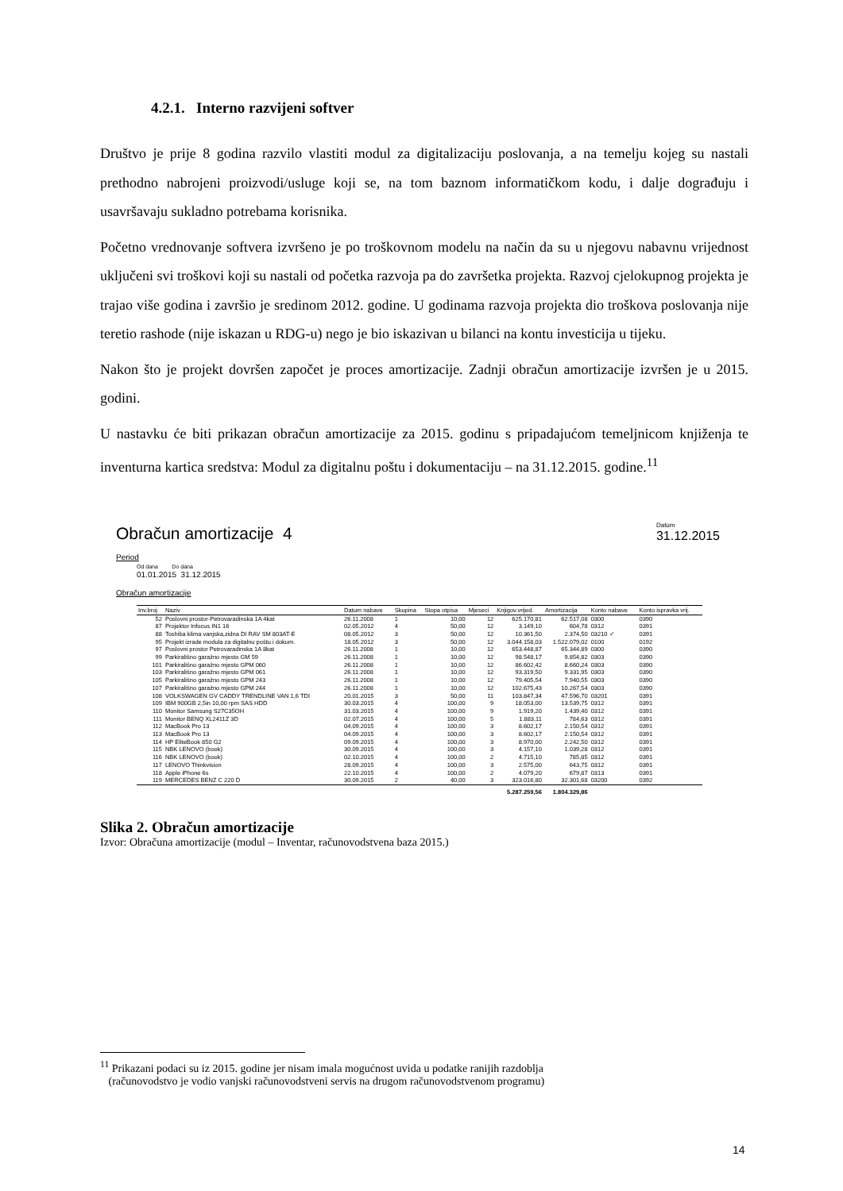4.2.1. Interno razvijeni softver
Društvo je prije 8 godina razvilo vlastiti modul za digitalizaciju poslovanja, a na temelju kojeg su nastali prethodno nabrojeni proizvodi/usluge koji se, na tom baznom informatičkom kodu, i dalje dograđuju i usavršavaju sukladno potrebama korisnika.
Početno vrednovanje softvera izvršeno je po troškovnom modelu na način da su u njegovu nabavnu vrijednost uključeni svi troškovi koji su nastali od početka razvoja pa do završetka projekta. Razvoj cjelokupnog projekta je trajao više godina i završio je sredinom 2012. godine. U godinama razvoja projekta dio troškova poslovanja nije teretio rashode (nije iskazan u RDG-u) nego je bio iskazivan u bilanci na kontu investicija u tijeku.
Nakon što je projekt dovršen započet je proces amortizacije. Zadnji obračun amortizacije izvršen je u 2015. godini.
U nastavku će biti prikazan obračun amortizacije za 2015. godinu s pripadajućom temeljnicom knjiženja te inventurna kartica sredstva: Modul za digitalnu poštu i dokumentaciju – na 31.12.2015. godine.<sup>11</sup>
Obračun amortizacije 4
Datum
31.12.2015
Period
Od dana Do dana
01.01.2015 31.12.2015
Obračun amortizacije
| Inv.broj | Naziv | Datum nabave | Skupina | Stopa otpisa | Mjeseci | Knjigov.vrijed. | Amortizacija | Konto nabave | Konto ispravka vrij. |
| --- | --- | --- | --- | --- | --- | --- | --- | --- | --- |
| 52 | Poslovni prostor-Petrovaradinska 1A 4kat | 26.11.2008 | 1 | 10,00 | 12 | 625.170,81 | 62.517,08 | 0300 | 0390 |
| 87 | Projektor Infocus IN1 16 | 02.05.2012 | 4 | 50,00 | 12 | 3.149,10 | 604,78 | 0312 | 0391 |
| 88 | Toshiba klima vanjska,zidna DI RAV SM 803AT-E | 08.05.2012 | 3 | 50,00 | 12 | 10.361,50 | 2.374,50 | 03210 ✓ | 0391 |
| 95 | Projekt izrade modula za digitalnu poštu i dokum. | 18.05.2012 | 3 | 50,00 | 12 | 3.044.158,03 | 1.522.079,02 | 0100 | 0192 |
| 97 | Poslovni prostor Petrovaradinska 1A 8kat | 26.11.2008 | 1 | 10,00 | 12 | 653.448,87 | 65.344,89 | 0300 | 0390 |
| 99 | Parkirališno garažno mjesto GM 59 | 26.11.2008 | 1 | 10,00 | 12 | 98.548,17 | 9.854,82 | 0303 | 0390 |
| 101 | Parkirališno garažno mjesto GPM 060 | 26.11.2008 | 1 | 10,00 | 12 | 86.602,42 | 8.660,24 | 0303 | 0390 |
| 103 | Parkirališno garažno mjesto GPM 061 | 26.11.2008 | 1 | 10,00 | 12 | 93.319,50 | 9.331,95 | 0303 | 0390 |
| 105 | Parkirališno garažno mjesto GPM 243 | 26.11.2008 | 1 | 10,00 | 12 | 79.405,54 | 7.940,55 | 0303 | 0390 |
| 107 | Parkirališno garažno mjesto GPM 244 | 26.11.2008 | 1 | 10,00 | 12 | 102.675,43 | 10.267,54 | 0303 | 0390 |
| 108 | VOLKSWAGEN GV CADDY TRENDLINE VAN 1,6 TDI | 20.01.2015 | 3 | 50,00 | 11 | 103.847,34 | 47.596,70 | 03201 | 0391 |
| 109 | IBM 900GB 2,5in 10,00 rpm SAS HDD | 30.03.2015 | 4 | 100,00 | 9 | 18.053,00 | 13.539,75 | 0312 | 0391 |
| 110 | Monitor Samsung S27C35OH | 31.03.2015 | 4 | 100,00 | 9 | 1.919,20 | 1.439,40 | 0312 | 0391 |
| 111 | Monitor BENQ XL2411Z 3D | 02.07.2015 | 4 | 100,00 | 5 | 1.883,11 | 784,63 | 0312 | 0391 |
| 112 | MacBook Pro 13 | 04.09.2015 | 4 | 100,00 | 3 | 8.602,17 | 2.150,54 | 0312 | 0391 |
| 113 | MacBook Pro 13 | 04.09.2015 | 4 | 100,00 | 3 | 8.602,17 | 2.150,54 | 0312 | 0391 |
| 114 | HP EliteBook 850 G2 | 09.09.2015 | 4 | 100,00 | 3 | 8.970,00 | 2.242,50 | 0312 | 0391 |
| 115 | NBK LENOVO (book) | 30.09.2015 | 4 | 100,00 | 3 | 4.157,10 | 1.039,28 | 0312 | 0391 |
| 116 | NBK LENOVO (book) | 02.10.2015 | 4 | 100,00 | 2 | 4.715,10 | 785,85 | 0312 | 0391 |
| 117 | LENOVO Thinkvision | 28.09.2015 | 4 | 100,00 | 3 | 2.575,00 | 643,75 | 0312 | 0391 |
| 118 | Apple iPhone 6s | 22.10.2015 | 4 | 100,00 | 2 | 4.079,20 | 679,87 | 0313 | 0391 |
| 119 | MERCEDES BENZ C 220 D | 30.09.2015 | 2 | 40,00 | 3 | 323.016,80 | 32.301,68 | 03200 | 0392 |
| | | | | | | 5.287.259,56 | 1.804.329,86 | | |
Slika 2. Obračun amortizacije
Izvor: Obračuna amortizacije (modul – Inventar, računovodstvena baza 2015.)
<sup>11</sup> Prikazani podaci su iz 2015. godine jer nisam imala mogućnost uvida u podatke ranijih razdoblja
(računovodstvo je vodio vanjski računovodstveni servis na drugom računovodstvenom programu)
14